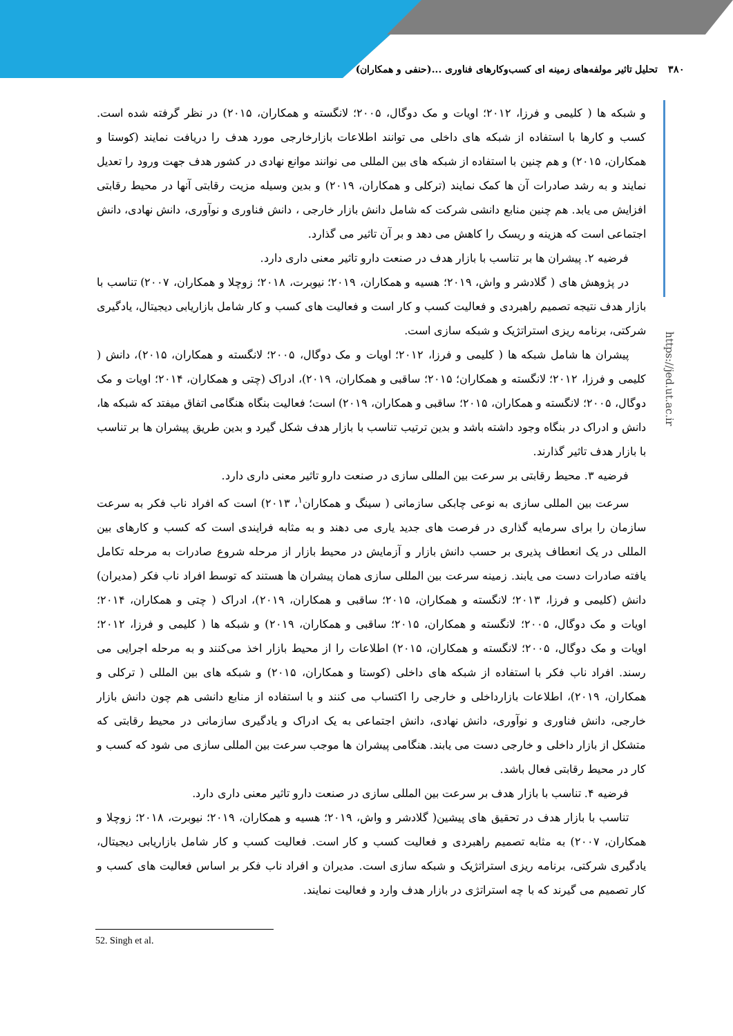۳۸۰ تحلیل تاثیر مولفه‌های زمینه ای کسب‌وکارهای فناوری ...(حنفی و همکاران)
https://jed.ut.ac.ir
و شبکه ها ( کلیمی و فرزا، ۲۰۱۲؛ اویات و مک دوگال، ۲۰۰۵؛ لانگسته و همکاران، ۲۰۱۵) در نظر گرفته شده است. کسب و کارها با استفاده از شبکه های داخلی می توانند اطلاعات بازارخارجی مورد هدف را دریافت نمایند (کوستا و همکاران، ۲۰۱۵) و هم چنین با استفاده از شبکه های بین المللی می نوانند موانع نهادی در کشور هدف جهت ورود را تعدیل نمایند و به رشد صادرات آن ها کمک نمایند (ترکلی و همکاران، ۲۰۱۹) و بدین وسیله مزیت رقابتی آنها در محیط رقابتی افزایش می یابد. هم چنین منابع دانشی شرکت که شامل دانش بازار خارجی ، دانش فناوری و نوآوری، دانش نهادی، دانش اجتماعی است که هزینه و ریسک را کاهش می دهد و بر آن تاثیر می گذارد.
فرضیه ۲. پیشران ها بر تناسب با بازار هدف در صنعت دارو تاثیر معنی داری دارد.
در پژوهش های ( گلادشر و واش، ۲۰۱۹؛ هسیه و همکاران، ۲۰۱۹؛ نیوبرت، ۲۰۱۸؛ زوچلا و همکاران، ۲۰۰۷) تناسب با بازار هدف نتیجه تصمیم راهبردی و فعالیت کسب و کار است و فعالیت های کسب و کار شامل بازاریابی دیجیتال، یادگیری شرکتی، برنامه ریزی استراتژیک و شبکه سازی است.
پیشران ها شامل شبکه ها ( کلیمی و فرزا، ۲۰۱۲؛ اویات و مک دوگال، ۲۰۰۵؛ لانگسته و همکاران، ۲۰۱۵)، دانش ( کلیمی و فرزا، ۲۰۱۲؛ لانگسته و همکاران؛ ۲۰۱۵؛ ساقبی و همکاران، ۲۰۱۹)، ادراک (چتی و همکاران، ۲۰۱۴؛ اویات و مک دوگال، ۲۰۰۵؛ لانگسته و همکاران، ۲۰۱۵؛ ساقبی و همکاران، ۲۰۱۹) است؛ فعالیت بنگاه هنگامی اتفاق میفتد که شبکه ها، دانش و ادراک در بنگاه وجود داشته باشد و بدین ترتیب تناسب با بازار هدف شکل گیرد و بدین طریق پیشران ها بر تناسب با بازار هدف تاثیر گذارند.
فرضیه ۳. محیط رقابتی بر سرعت بین المللی سازی در صنعت دارو تاثیر معنی داری دارد.
سرعت بین المللی سازی به نوعی چابکی سازمانی ( سینگ و همکاران<sup>۱</sup>، ۲۰۱۳) است که افراد ناب فکر به سرعت سازمان را برای سرمایه گذاری در فرصت های جدید یاری می دهند و به مثابه فرایندی است که کسب و کارهای بین المللی در یک انعطاف پذیری بر حسب دانش بازار و آزمایش در محیط بازار از مرحله شروع صادرات به مرحله تکامل یافته صادرات دست می یابند. زمینه سرعت بین المللی سازی همان پیشران ها هستند که توسط افراد ناب فکر (مدیران) دانش (کلیمی و فرزا، ۲۰۱۳؛ لانگسته و همکاران، ۲۰۱۵؛ ساقبی و همکاران، ۲۰۱۹)، ادراک ( چتی و همکاران، ۲۰۱۴؛ اویات و مک دوگال، ۲۰۰۵؛ لانگسته و همکاران، ۲۰۱۵؛ ساقبی و همکاران، ۲۰۱۹) و شبکه ها ( کلیمی و فرزا، ۲۰۱۲؛ اویات و مک دوگال، ۲۰۰۵؛ لانگسته و همکاران، ۲۰۱۵) اطلاعات را از محیط بازار اخذ می‌کنند و به مرحله اجرایی می رسند. افراد ناب فکر با استفاده از شبکه های داخلی (کوستا و همکاران، ۲۰۱۵) و شبکه های بین المللی ( ترکلی و همکاران، ۲۰۱۹)، اطلاعات بازارداخلی و خارجی را اکتساب می کنند و با استفاده از منابع دانشی هم چون دانش بازار خارجی، دانش فناوری و نوآوری، دانش نهادی، دانش اجتماعی به یک ادراک و یادگیری سازمانی در محیط رقابتی که متشکل از بازار داخلی و خارجی دست می یابند. هنگامی پیشران ها موجب سرعت بین المللی سازی می شود که کسب و کار در محیط رقابتی فعال باشد.
فرضیه ۴. تناسب با بازار هدف بر سرعت بین المللی سازی در صنعت دارو تاثیر معنی داری دارد.
تناسب با بازار هدف در تحقیق های پیشین( گلادشر و واش، ۲۰۱۹؛ هسیه و همکاران، ۲۰۱۹؛ نیوبرت، ۲۰۱۸؛ زوچلا و همکاران، ۲۰۰۷) به مثابه تصمیم راهبردی و فعالیت کسب و کار است. فعالیت کسب و کار شامل بازاریابی دیجیتال، یادگیری شرکتی، برنامه ریزی استراتژیک و شبکه سازی است. مدیران و افراد ناب فکر بر اساس فعالیت های کسب و کار تصمیم می گیرند که با چه استراتژی در بازار هدف وارد و فعالیت نمایند.
52. Singh et al.